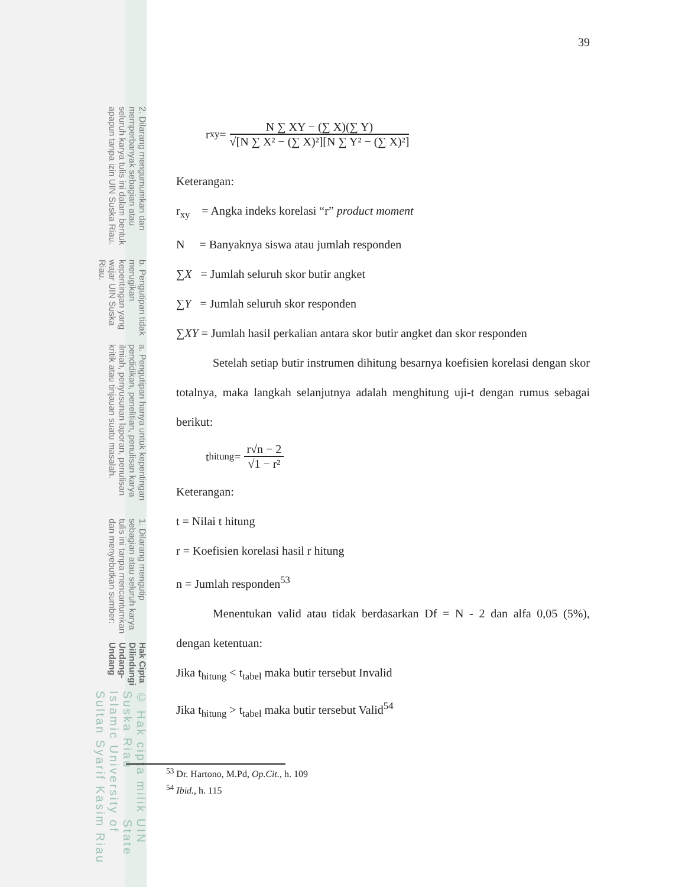© Hak cipta milik UIN Suska Riau State Islamic University of Sultan Syarif Kasim Riau
Hak Cipta Dilindungi Undang-Undang
1. Dilarang mengutip sebagian atau seluruh karya tulis ini tanpa mencantumkan dan menyebutkan sumber:
a. Pengutipan hanya untuk kepentingan pendidikan, penelitian, penulisan karya ilmiah, penyusunan laporan, penulisan kritik atau tinjauan suatu masalah.
b. Pengutipan tidak merugikan kepentingan yang wajar UIN Suska Riau.
2. Dilarang mengumumkan dan memperbanyak sebagian atau seluruh karya tulis ini dalam bentuk apapun tanpa izin UIN Suska Riau.
39
r<sub>xy</sub> = N ∑ XY − (∑ X)(∑ Y) √[N ∑ X² − (∑ X)²][N ∑ Y² − (∑ X)²]
Keterangan:
r<sub>xy</sub> = Angka indeks korelasi “r” product moment
N = Banyaknya siswa atau jumlah responden
∑X = Jumlah seluruh skor butir angket
∑Y = Jumlah seluruh skor responden
∑XY = Jumlah hasil perkalian antara skor butir angket dan skor responden
Setelah setiap butir instrumen dihitung besarnya koefisien korelasi dengan skor totalnya, maka langkah selanjutnya adalah menghitung uji-t dengan rumus sebagai berikut:
t<sub>hitung</sub> = r√n − 2 √1 − r²
Keterangan:
t = Nilai t hitung
r = Koefisien korelasi hasil r hitung
n = Jumlah responden<sup>53</sup>
Menentukan valid atau tidak berdasarkan Df = N - 2 dan alfa 0,05 (5%), dengan ketentuan:
Jika t<sub>hitung</sub> < t<sub>tabel</sub> maka butir tersebut Invalid
Jika t<sub>hitung</sub> > t<sub>tabel</sub> maka butir tersebut Valid<sup>54</sup>
<sup>53</sup> Dr. Hartono, M.Pd, Op.Cit., h. 109
<sup>54</sup> Ibid., h. 115